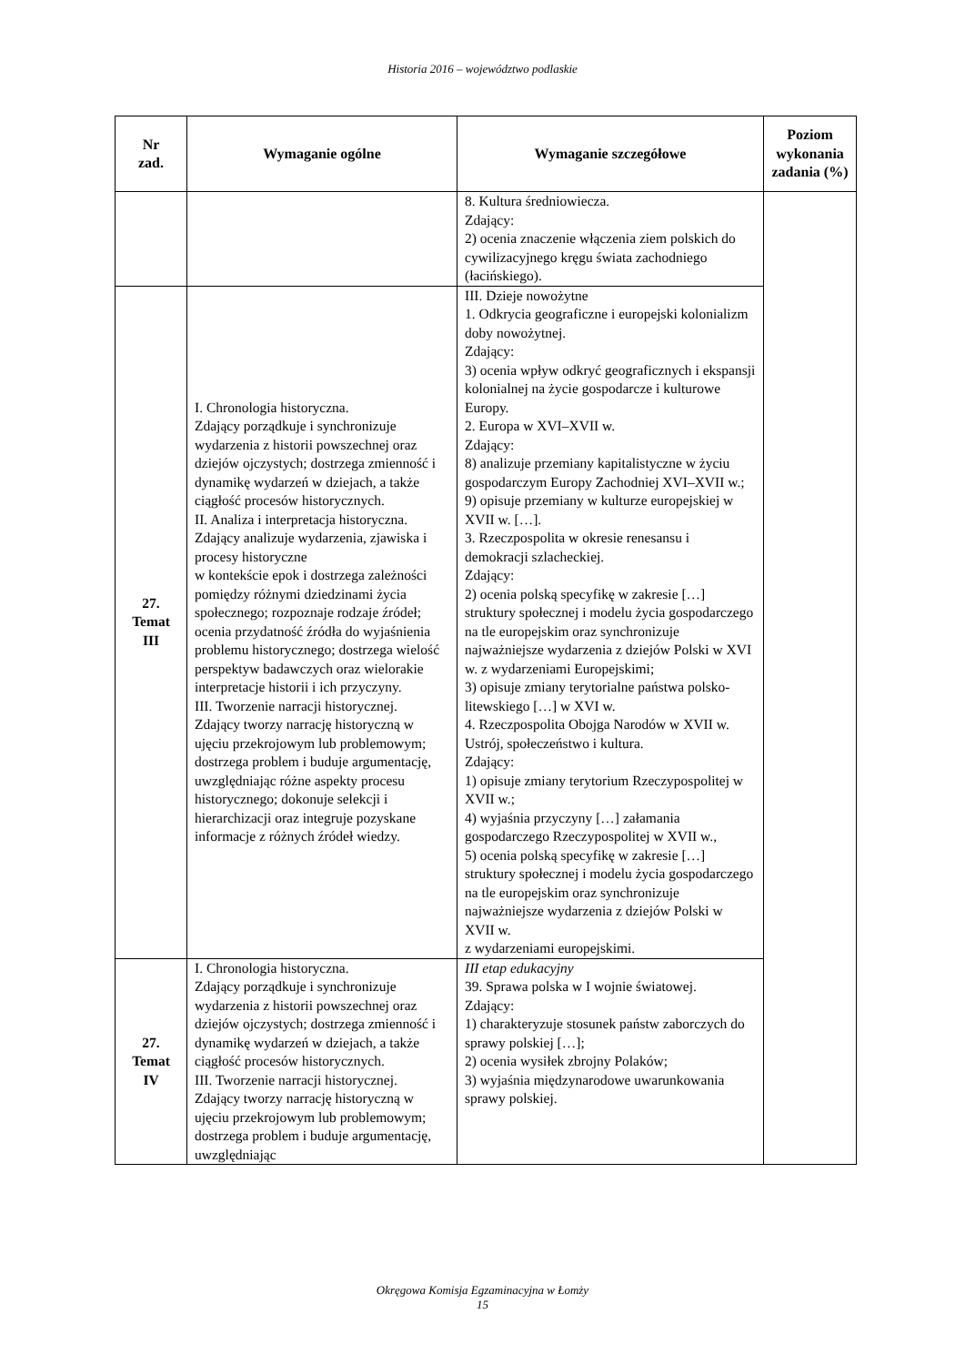Historia 2016 – województwo podlaskie
| Nr zad. | Wymaganie ogólne | Wymaganie szczegółowe | Poziom wykonania zadania (%) |
| --- | --- | --- | --- |
| | | 8. Kultura średniowiecza. Zdający: 2) ocenia znaczenie włączenia ziem polskich do cywilizacyjnego kręgu świata zachodniego (łacińskiego). | |
| 27. Temat III | I. Chronologia historyczna. Zdający porządkuje i synchronizuje wydarzenia z historii powszechnej oraz dziejów ojczystych; dostrzega zmienność i dynamikę wydarzeń w dziejach, a także ciągłość procesów historycznych. II. Analiza i interpretacja historyczna. Zdający analizuje wydarzenia, zjawiska i procesy historyczne w kontekście epok i dostrzega zależności pomiędzy różnymi dziedzinami życia społecznego; rozpoznaje rodzaje źródeł; ocenia przydatność źródła do wyjaśnienia problemu historycznego; dostrzega wielość perspektyw badawczych oraz wielorakie interpretacje historii i ich przyczyny. III. Tworzenie narracji historycznej. Zdający tworzy narrację historyczną w ujęciu przekrojowym lub problemowym; dostrzega problem i buduje argumentację, uwzględniając różne aspekty procesu historycznego; dokonuje selekcji i hierarchizacji oraz integruje pozyskane informacje z różnych źródeł wiedzy. | III. Dzieje nowożytne 1. Odkrycia geograficzne i europejski kolonializm doby nowożytnej. Zdający: 3) ocenia wpływ odkryć geograficznych i ekspansji kolonialnej na życie gospodarcze i kulturowe Europy. 2. Europa w XVI–XVII w. Zdający: 8) analizuje przemiany kapitalistyczne w życiu gospodarczym Europy Zachodniej XVI–XVII w.; 9) opisuje przemiany w kulturze europejskiej w XVII w. […]. 3. Rzeczpospolita w okresie renesansu i demokracji szlacheckiej. Zdający: 2) ocenia polską specyfikę w zakresie […] struktury społecznej i modelu życia gospodarczego na tle europejskim oraz synchronizuje najważniejsze wydarzenia z dziejów Polski w XVI w. z wydarzeniami Europejskimi; 3) opisuje zmiany terytorialne państwa polsko-litewskiego […] w XVI w. 4. Rzeczpospolita Obojga Narodów w XVII w. Ustrój, społeczeństwo i kultura. Zdający: 1) opisuje zmiany terytorium Rzeczypospolitej w XVII w.; 4) wyjaśnia przyczyny […] załamania gospodarczego Rzeczypospolitej w XVII w., 5) ocenia polską specyfikę w zakresie […] struktury społecznej i modelu życia gospodarczego na tle europejskim oraz synchronizuje najważniejsze wydarzenia z dziejów Polski w XVII w. z wydarzeniami europejskimi. | |
| 27. Temat IV | I. Chronologia historyczna. Zdający porządkuje i synchronizuje wydarzenia z historii powszechnej oraz dziejów ojczystych; dostrzega zmienność i dynamikę wydarzeń w dziejach, a także ciągłość procesów historycznych. III. Tworzenie narracji historycznej. Zdający tworzy narrację historyczną w ujęciu przekrojowym lub problemowym; dostrzega problem i buduje argumentację, uwzględniając | III etap edukacyjny 39. Sprawa polska w I wojnie światowej. Zdający: 1) charakteryzuje stosunek państw zaborczych do sprawy polskiej […]; 2) ocenia wysiłek zbrojny Polaków; 3) wyjaśnia międzynarodowe uwarunkowania sprawy polskiej. | |
Okręgowa Komisja Egzaminacyjna w Łomży
15